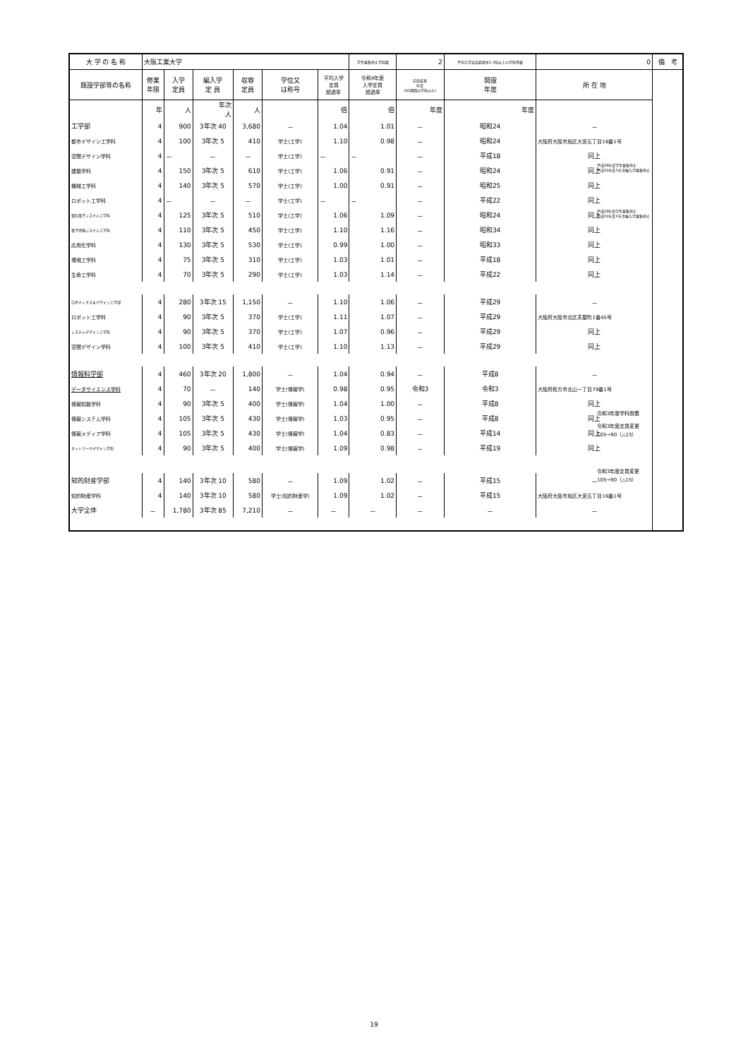| 大 学 の 名 称 | 大阪工業大学 | | | | | | 学生募集停止学科数 | 2 | 平均入学定員超過率1.3倍以上の学科等数 | 0 | 備 考 |
| --- | --- | --- | --- | --- | --- | --- | --- | --- | --- | --- | --- |
| 既設学部等の名称 | 修業 年限 | 入学 定員 | 編入学 定 員 | 収容 定員 | 学位又 は称号 | 平均入学 定員 超過率 | 令和4年度 入学定員 超過率 | 定員変更 年度 (AC期間の学科のみ) | 開設 年度 | 所 在 地 | |
| | 年 | 人 | 年次 人 | 人 | | 倍 | 倍 | 年度 | 年度 | | |
| 工学部 | 4 | 900 | 3年次 40 | 3,680 | － | 1.04 | 1.01 | － | 昭和24 | － | |
| 都市デザイン工学科 | 4 | 100 | 3年次 5 | 410 | 学士(工学) | 1.10 | 0.98 | － | 昭和24 | 大阪府大阪市旭区大宮五丁目16番1号 | |
| 空間デザイン学科 | 4 | － | － | － | 学士(工学) | － | － | － | 平成18 | 同上 | |
| 建築学科 | 4 | 150 | 3年次 5 | 610 | 学士(工学) | 1.06 | 0.91 | － | 昭和24 | 同上 | |
| 機械工学科 | 4 | 140 | 3年次 5 | 570 | 学士(工学) | 1.00 | 0.91 | － | 昭和25 | 同上 | |
| ロボット工学科 | 4 | － | － | － | 学士(工学) | － | － | － | 平成22 | 同上 | |
| 電気電子システム工学科 | 4 | 125 | 3年次 5 | 510 | 学士(工学) | 1.06 | 1.09 | － | 昭和24 | 同上 | |
| 電子情報システム工学科 | 4 | 110 | 3年次 5 | 450 | 学士(工学) | 1.10 | 1.16 | － | 昭和34 | 同上 | |
| 応用化学科 | 4 | 130 | 3年次 5 | 530 | 学士(工学) | 0.99 | 1.00 | － | 昭和33 | 同上 | |
| 環境工学科 | 4 | 75 | 3年次 5 | 310 | 学士(工学) | 1.03 | 1.01 | － | 平成18 | 同上 | |
| 生命工学科 | 4 | 70 | 3年次 5 | 290 | 学士(工学) | 1.03 | 1.14 | － | 平成22 | 同上 | |
| ロボティクス＆デザイン工学部 | 4 | 280 | 3年次 15 | 1,150 | － | 1.10 | 1.06 | － | 平成29 | － | |
| ロボット工学科 | 4 | 90 | 3年次 5 | 370 | 学士(工学) | 1.11 | 1.07 | － | 平成29 | 大阪府大阪市北区茶屋町1番45号 | |
| システムデザイン工学科 | 4 | 90 | 3年次 5 | 370 | 学士(工学) | 1.07 | 0.96 | － | 平成29 | 同上 | |
| 空間デザイン学科 | 4 | 100 | 3年次 5 | 410 | 学士(工学) | 1.10 | 1.13 | － | 平成29 | 同上 | |
| 情報科学部 | 4 | 460 | 3年次 20 | 1,800 | － | 1.04 | 0.94 | － | 平成8 | － | |
| データサイエンス学科 | 4 | 70 | － | 140 | 学士(情報学) | 0.98 | 0.95 | 令和3 | 令和3 | 大阪府枚方市北山一丁目79番1号 | |
| 情報知能学科 | 4 | 90 | 3年次 5 | 400 | 学士(情報学) | 1.04 | 1.00 | － | 平成8 | 同上 | |
| 情報システム学科 | 4 | 105 | 3年次 5 | 430 | 学士(情報学) | 1.03 | 0.95 | － | 平成8 | 同上 | |
| 情報メディア学科 | 4 | 105 | 3年次 5 | 430 | 学士(情報学) | 1.04 | 0.83 | － | 平成14 | 同上 | |
| ネットワークデザイン学科 | 4 | 90 | 3年次 5 | 400 | 学士(情報学) | 1.09 | 0.98 | － | 平成19 | 同上 | |
| 知的財産学部 | 4 | 140 | 3年次 10 | 580 | － | 1.09 | 1.02 | － | 平成15 | － | |
| 知的財産学科 | 4 | 140 | 3年次 10 | 580 | 学士(知的財産学) | 1.09 | 1.02 | － | 平成15 | 大阪府大阪市旭区大宮五丁目16番1号 | |
| 大学全体 | － | 1,780 | 3年次 85 | 7,210 | － | － | － | － | － | － | |
平成29年度学生募集停止
平成31年度3年次編入学募集停止
平成29年度学生募集停止
平成31年度3年次編入学募集停止
令和3年度学科設置
令和3年度定員変更
105→90（△15）
令和3年度定員変更
105→90（△15）
19